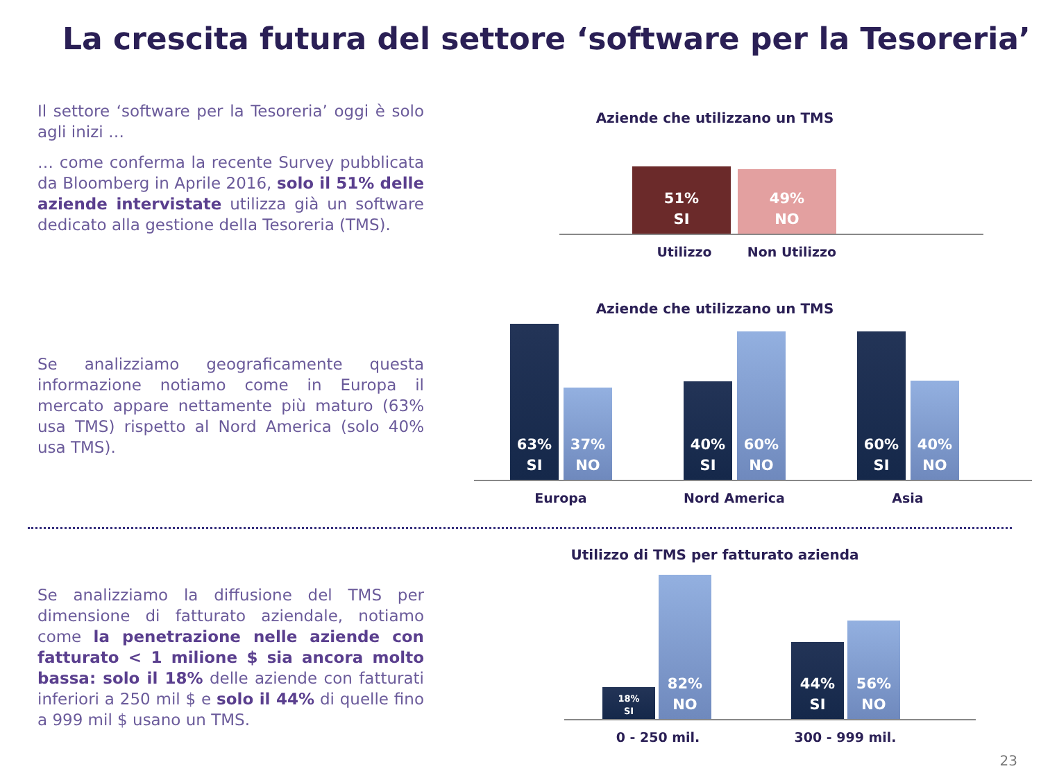La crescita futura del settore ‘software per la Tesoreria’
Il settore ‘software per la Tesoreria’ oggi è solo agli inizi …
… come conferma la recente Survey pubblicata da Bloomberg in Aprile 2016, solo il 51% delle aziende intervistate utilizza già un software dedicato alla gestione della Tesoreria (TMS).
Se analizziamo geograficamente questa informazione notiamo come in Europa il mercato appare nettamente più maturo (63% usa TMS) rispetto al Nord America (solo 40% usa TMS).
Se analizziamo la diffusione del TMS per dimensione di fatturato aziendale, notiamo come la penetrazione nelle aziende con fatturato < 1 milione $ sia ancora molto bassa: solo il 18% delle aziende con fatturati inferiori a 250 mil $ e solo il 44% di quelle fino a 999 mil $ usano un TMS.
Aziende che utilizzano un TMS
51%
SI
49%
NO
Utilizzo Non Utilizzo
Aziende che utilizzano un TMS
63%
SI
37%
NO
40%
SI
60%
NO
60%
SI
40%
NO
Europa Nord America Asia
Utilizzo di TMS per fatturato azienda
18%
SI
82%
NO
44%
SI
56%
NO
0 - 250 mil. 300 - 999 mil.
23